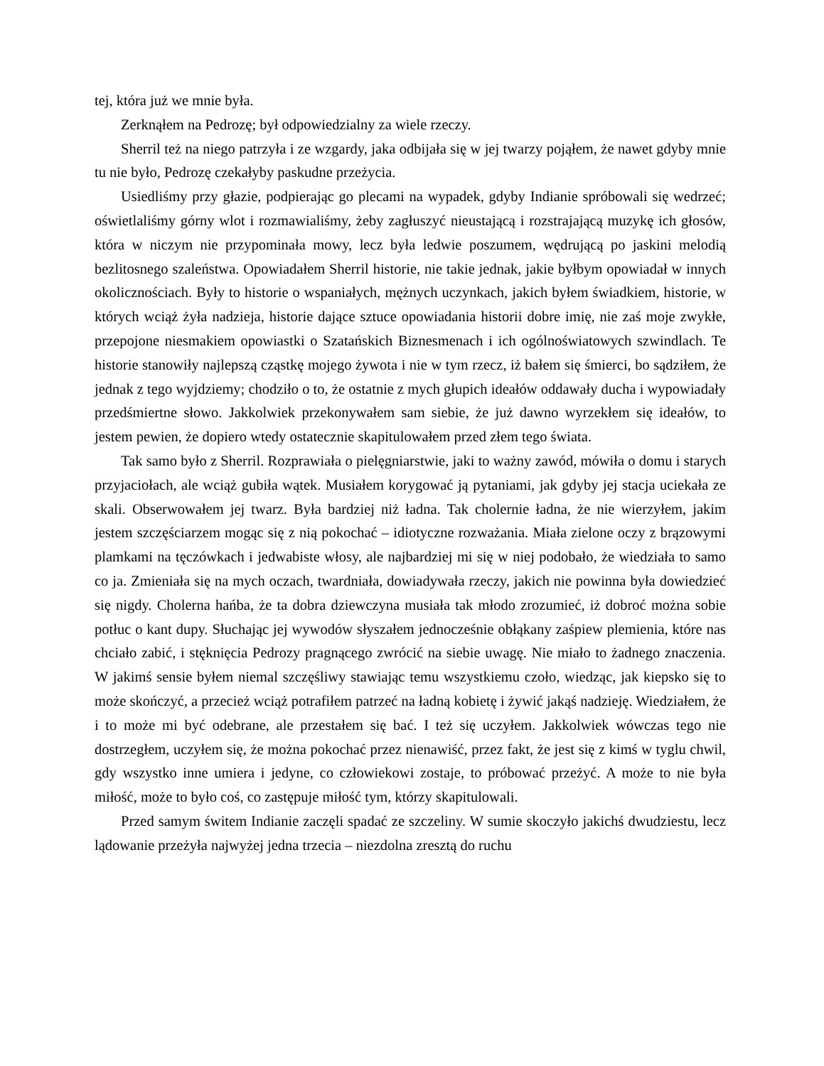tej, która już we mnie była.
Zerknąłem na Pedrozę; był odpowiedzialny za wiele rzeczy.
Sherril też na niego patrzyła i ze wzgardy, jaka odbijała się w jej twarzy pojąłem, że nawet gdyby mnie tu nie było, Pedrozę czekałyby paskudne przeżycia.
Usiedliśmy przy głazie, podpierając go plecami na wypadek, gdyby Indianie spróbowali się wedrzeć; oświetlaliśmy górny wlot i rozmawialiśmy, żeby zagłuszyć nieustającą i rozstrajającą muzykę ich głosów, która w niczym nie przypominała mowy, lecz była ledwie poszumem, wędrującą po jaskini melodią bezlitosnego szaleństwa. Opowiadałem Sherril historie, nie takie jednak, jakie byłbym opowiadał w innych okolicznościach. Były to historie o wspaniałych, mężnych uczynkach, jakich byłem świadkiem, historie, w których wciąż żyła nadzieja, historie dające sztuce opowiadania historii dobre imię, nie zaś moje zwykłe, przepojone niesmakiem opowiastki o Szatańskich Biznesmenach i ich ogólnoświatowych szwindlach. Te historie stanowiły najlepszą cząstkę mojego żywota i nie w tym rzecz, iż bałem się śmierci, bo sądziłem, że jednak z tego wyjdziemy; chodziło o to, że ostatnie z mych głupich ideałów oddawały ducha i wypowiadały przedśmiertne słowo. Jakkolwiek przekonywałem sam siebie, że już dawno wyrzekłem się ideałów, to jestem pewien, że dopiero wtedy ostatecznie skapitulowałem przed złem tego świata.
Tak samo było z Sherril. Rozprawiała o pielęgniarstwie, jaki to ważny zawód, mówiła o domu i starych przyjaciołach, ale wciąż gubiła wątek. Musiałem korygować ją pytaniami, jak gdyby jej stacja uciekała ze skali. Obserwowałem jej twarz. Była bardziej niż ładna. Tak cholernie ładna, że nie wierzyłem, jakim jestem szczęściarzem mogąc się z nią pokochać – idiotyczne rozważania. Miała zielone oczy z brązowymi plamkami na tęczówkach i jedwabiste włosy, ale najbardziej mi się w niej podobało, że wiedziała to samo co ja. Zmieniała się na mych oczach, twardniała, dowiadywała rzeczy, jakich nie powinna była dowiedzieć się nigdy. Cholerna hańba, że ta dobra dziewczyna musiała tak młodo zrozumieć, iż dobroć można sobie potłuc o kant dupy. Słuchając jej wywodów słyszałem jednocześnie obłąkany zaśpiew plemienia, które nas chciało zabić, i stęknięcia Pedrozy pragnącego zwrócić na siebie uwagę. Nie miało to żadnego znaczenia. W jakimś sensie byłem niemal szczęśliwy stawiając temu wszystkiemu czoło, wiedząc, jak kiepsko się to może skończyć, a przecież wciąż potrafiłem patrzeć na ładną kobietę i żywić jakąś nadzieję. Wiedziałem, że i to może mi być odebrane, ale przestałem się bać. I też się uczyłem. Jakkolwiek wówczas tego nie dostrzegłem, uczyłem się, że można pokochać przez nienawiść, przez fakt, że jest się z kimś w tyglu chwil, gdy wszystko inne umiera i jedyne, co człowiekowi zostaje, to próbować przeżyć. A może to nie była miłość, może to było coś, co zastępuje miłość tym, którzy skapitulowali.
Przed samym świtem Indianie zaczęli spadać ze szczeliny. W sumie skoczyło jakichś dwudziestu, lecz lądowanie przeżyła najwyżej jedna trzecia – niezdolna zresztą do ruchu